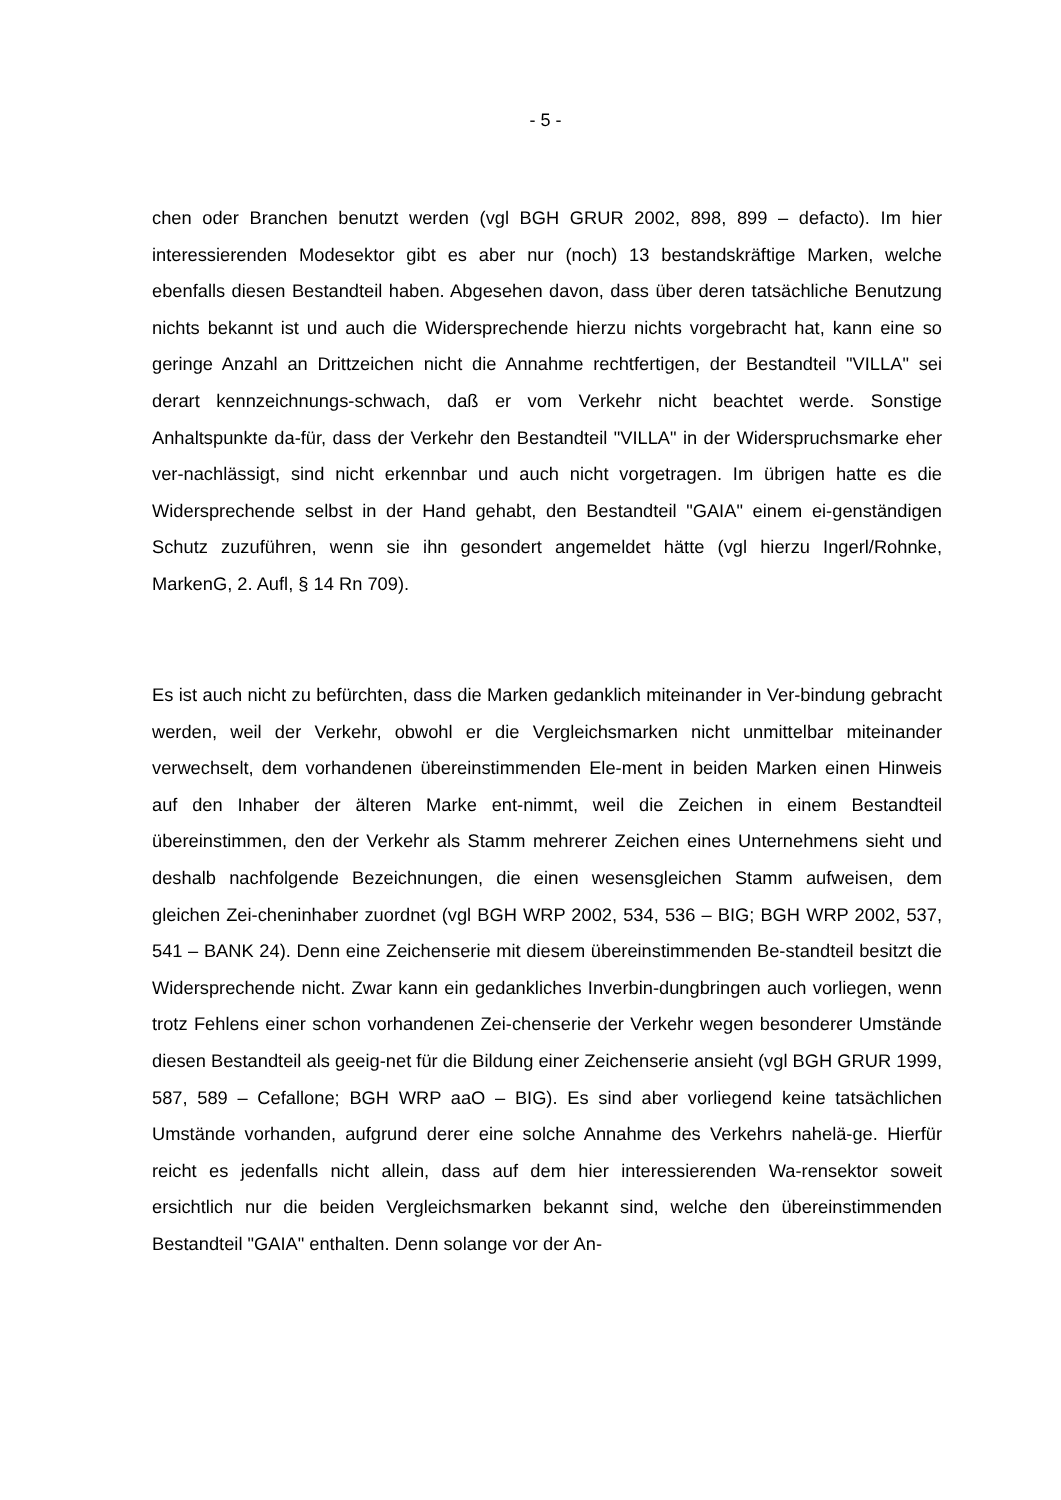- 5 -
chen oder Branchen benutzt werden (vgl BGH GRUR 2002, 898, 899 – defacto). Im hier interessierenden Modesektor gibt es aber nur (noch) 13 bestandskräftige Marken, welche ebenfalls diesen Bestandteil haben. Abgesehen davon, dass über deren tatsächliche Benutzung nichts bekannt ist und auch die Widersprechende hierzu nichts vorgebracht hat, kann eine so geringe Anzahl an Drittzeichen nicht die Annahme rechtfertigen, der Bestandteil "VILLA" sei derart kennzeichnungs-schwach, daß er vom Verkehr nicht beachtet werde. Sonstige Anhaltspunkte da-für, dass der Verkehr den Bestandteil "VILLA" in der Widerspruchsmarke eher ver-nachlässigt, sind nicht erkennbar und auch nicht vorgetragen. Im übrigen hatte es die Widersprechende selbst in der Hand gehabt, den Bestandteil "GAIA" einem ei-genständigen Schutz zuzuführen, wenn sie ihn gesondert angemeldet hätte (vgl hierzu Ingerl/Rohnke, MarkenG, 2. Aufl, § 14 Rn 709).
Es ist auch nicht zu befürchten, dass die Marken gedanklich miteinander in Ver-bindung gebracht werden, weil der Verkehr, obwohl er die Vergleichsmarken nicht unmittelbar miteinander verwechselt, dem vorhandenen übereinstimmenden Ele-ment in beiden Marken einen Hinweis auf den Inhaber der älteren Marke ent-nimmt, weil die Zeichen in einem Bestandteil übereinstimmen, den der Verkehr als Stamm mehrerer Zeichen eines Unternehmens sieht und deshalb nachfolgende Bezeichnungen, die einen wesensgleichen Stamm aufweisen, dem gleichen Zei-cheninhaber zuordnet (vgl BGH WRP 2002, 534, 536 – BIG; BGH WRP 2002, 537, 541 – BANK 24). Denn eine Zeichenserie mit diesem übereinstimmenden Be-standteil besitzt die Widersprechende nicht. Zwar kann ein gedankliches Inverbin-dungbringen auch vorliegen, wenn trotz Fehlens einer schon vorhandenen Zei-chenserie der Verkehr wegen besonderer Umstände diesen Bestandteil als geeig-net für die Bildung einer Zeichenserie ansieht (vgl BGH GRUR 1999, 587, 589 – Cefallone; BGH WRP aaO – BIG). Es sind aber vorliegend keine tatsächlichen Umstände vorhanden, aufgrund derer eine solche Annahme des Verkehrs nahelä-ge. Hierfür reicht es jedenfalls nicht allein, dass auf dem hier interessierenden Wa-rensektor soweit ersichtlich nur die beiden Vergleichsmarken bekannt sind, welche den übereinstimmenden Bestandteil "GAIA" enthalten. Denn solange vor der An-